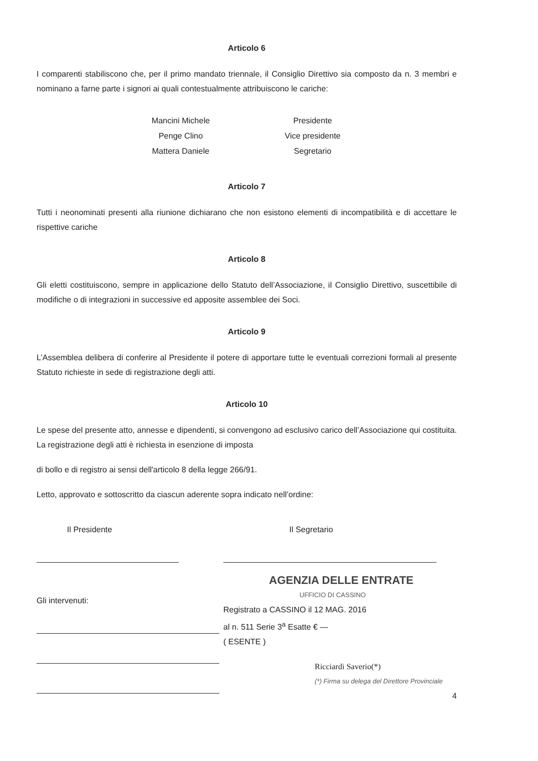Articolo 6
I comparenti stabiliscono che, per il primo mandato triennale, il Consiglio Direttivo sia composto da n. 3 membri e nominano a farne parte i signori ai quali contestualmente attribuiscono le cariche:
Mancini Michele
Presidente
Penge Clino
Vice presidente
Mattera Daniele
Segretario
Articolo 7
Tutti i neonominati presenti alla riunione dichiarano che non esistono elementi di incompatibilità e di accettare le rispettive cariche
Articolo 8
Gli eletti costituiscono, sempre in applicazione dello Statuto dell’Associazione, il Consiglio Direttivo, suscettibile di modifiche o di integrazioni in successive ed apposite assemblee dei Soci.
Articolo 9
L’Assemblea delibera di conferire al Presidente il potere di apportare tutte le eventuali correzioni formali al presente Statuto richieste in sede di registrazione degli atti.
Articolo 10
Le spese del presente atto, annesse e dipendenti, si convengono ad esclusivo carico dell’Associazione qui costituita. La registrazione degli atti è richiesta in esenzione di imposta
di bollo e di registro ai sensi dell'articolo 8 della legge 266/91.
Letto, approvato e sottoscritto da ciascun aderente sopra indicato nell’ordine:
Il Presidente
Gli intervenuti:
Il Segretario
AGENZIA DELLE ENTRATE
UFFICIO DI CASSINO
Registrato a CASSINO il 12 MAG. 2016
al n. 511 Serie 3<sup>a</sup> Esatte € —
( ESENTE )
Ricciardi Saverio(*)
(*) Firma su delega del Direttore Provinciale
4